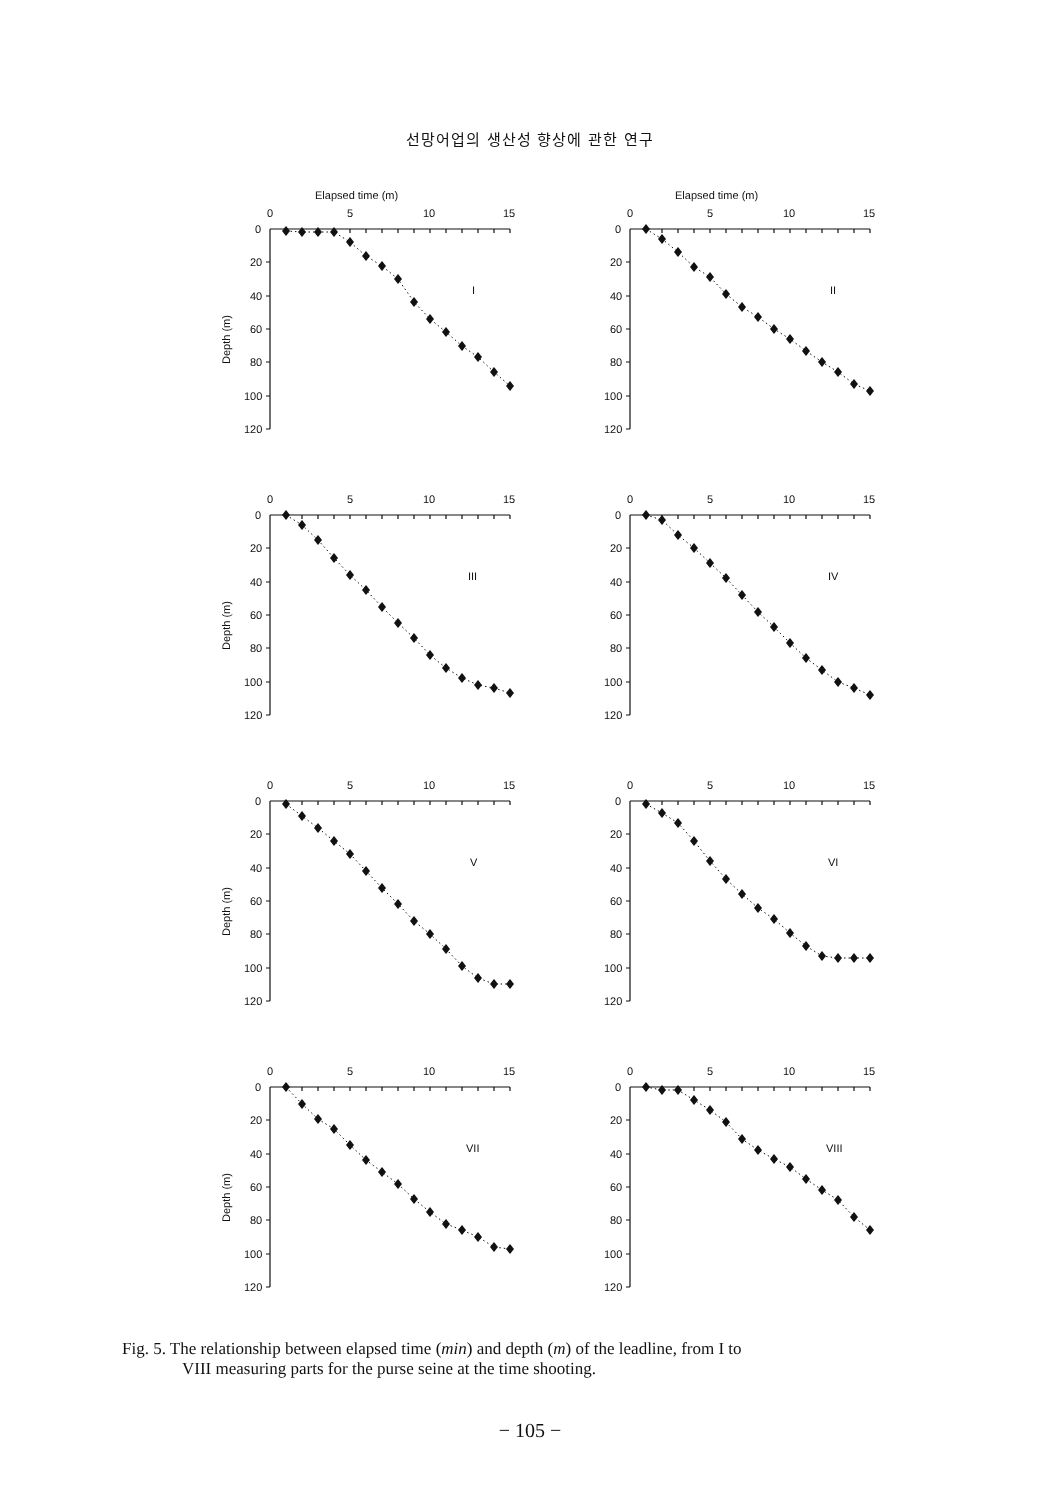선망어업의 생산성 향상에 관한 연구
Elapsed time (m)
0
5
10
15
0
20
40
60
80
100
120
Depth (m)
I
Elapsed time (m)
0
5
10
15
0
20
40
60
80
100
120
II
0
5
10
15
0
20
40
60
80
100
120
Depth (m)
III
0
5
10
15
0
20
40
60
80
100
120
IV
0
5
10
15
0
20
40
60
80
100
120
Depth (m)
V
0
5
10
15
0
20
40
60
80
100
120
VI
0
5
10
15
0
20
40
60
80
100
120
Depth (m)
VII
0
5
10
15
0
20
40
60
80
100
120
VIII
Fig. 5. The relationship between elapsed time (min) and depth (m) of the leadline, from I to
VIII measuring parts for the purse seine at the time shooting.
− 105 −